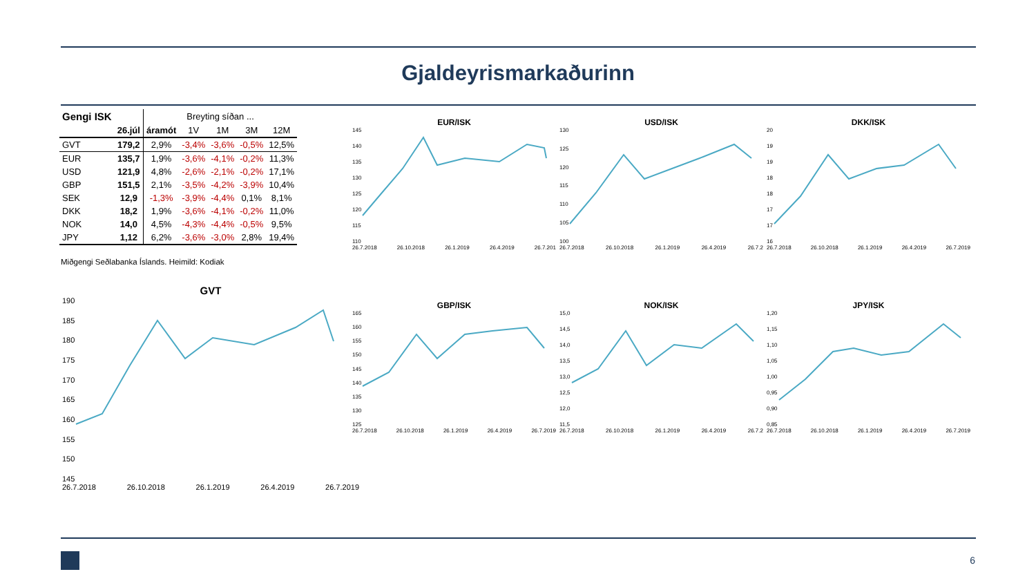Gjaldeyrismarkaðurinn
| Gengi ISK | | Breyting síðan ... | | | | |
| --- | --- | --- | --- | --- | --- | --- |
| | 26.júl | áramót | 1V | 1M | 3M | 12M |
| GVT | 179,2 | 2,9% | -3,4% | -3,6% | -0,5% | 12,5% |
| EUR | 135,7 | 1,9% | -3,6% | -4,1% | -0,2% | 11,3% |
| USD | 121,9 | 4,8% | -2,6% | -2,1% | -0,2% | 17,1% |
| GBP | 151,5 | 2,1% | -3,5% | -4,2% | -3,9% | 10,4% |
| SEK | 12,9 | -1,3% | -3,9% | -4,4% | 0,1% | 8,1% |
| DKK | 18,2 | 1,9% | -3,6% | -4,1% | -0,2% | 11,0% |
| NOK | 14,0 | 4,5% | -4,3% | -4,4% | -0,5% | 9,5% |
| JPY | 1,12 | 6,2% | -3,6% | -3,0% | 2,8% | 19,4% |
Miðgengi Seðlabanka Íslands. Heimild: Kodiak
EUR/ISK
145
140
135
130
125
120
115
110
26.7.2018 26.10.2018 26.1.2019 26.4.2019 26.7.201
USD/ISK
130
125
120
115
110
105
100
26.7.2018 26.10.2018 26.1.2019 26.4.2019 26.7.2
DKK/ISK
20
19
19
18
18
17
17
16
26.7.2018 26.10.2018 26.1.2019 26.4.2019 26.7.2019
GVT
190
185
180
175
170
165
160
155
150
145
26.7.2018 26.10.2018 26.1.2019 26.4.2019 26.7.2019
GBP/ISK
165
160
155
150
145
140
135
130
125
26.7.2018 26.10.2018 26.1.2019 26.4.2019 26.7.2019
NOK/ISK
15,0
14,5
14,0
13,5
13,0
12,5
12,0
11,5
26.7.2018 26.10.2018 26.1.2019 26.4.2019 26.7.2
JPY/ISK
1,20
1,15
1,10
1,05
1,00
0,95
0,90
0,85
26.7.2018 26.10.2018 26.1.2019 26.4.2019 26.7.2019
6